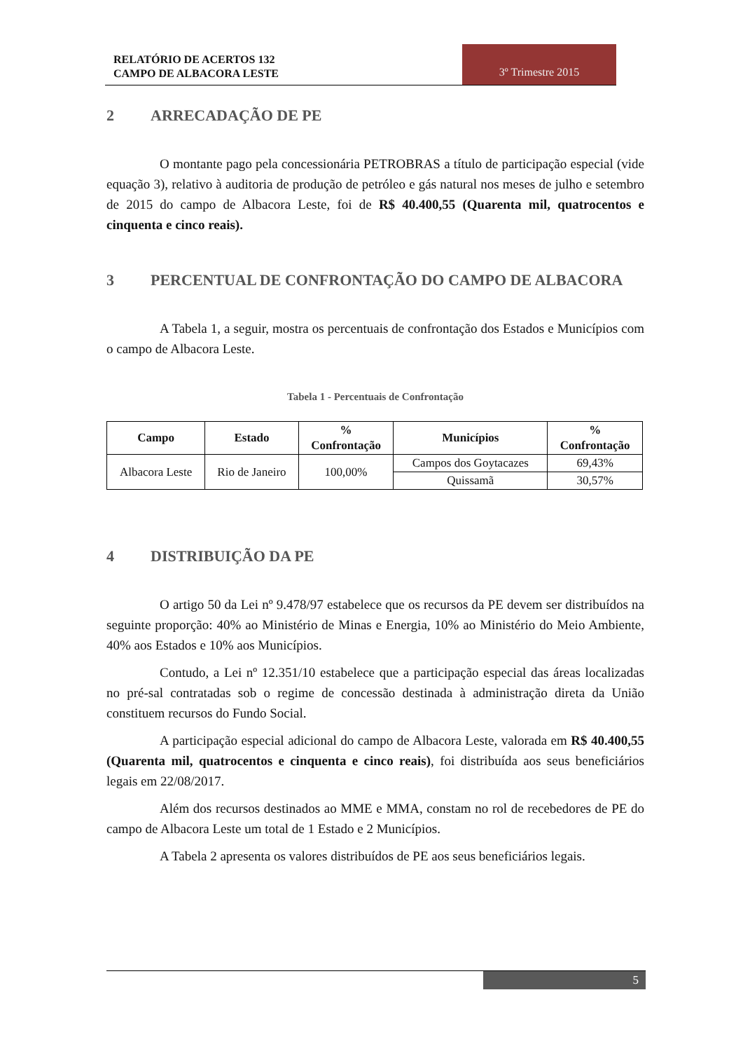RELATÓRIO DE ACERTOS 132
CAMPO DE ALBACORA LESTE
3º Trimestre 2015
2 ARRECADAÇÃO DE PE
O montante pago pela concessionária PETROBRAS a título de participação especial (vide equação 3), relativo à auditoria de produção de petróleo e gás natural nos meses de julho e setembro de 2015 do campo de Albacora Leste, foi de R$ 40.400,55 (Quarenta mil, quatrocentos e cinquenta e cinco reais).
3 PERCENTUAL DE CONFRONTAÇÃO DO CAMPO DE ALBACORA
A Tabela 1, a seguir, mostra os percentuais de confrontação dos Estados e Municípios com o campo de Albacora Leste.
Tabela 1 - Percentuais de Confrontação
| Campo | Estado | % Confrontação | Municípios | % Confrontação |
| --- | --- | --- | --- | --- |
| Albacora Leste | Rio de Janeiro | 100,00% | Campos dos Goytacazes | 69,43% |
| | | | Quissamã | 30,57% |
4 DISTRIBUIÇÃO DA PE
O artigo 50 da Lei nº 9.478/97 estabelece que os recursos da PE devem ser distribuídos na seguinte proporção: 40% ao Ministério de Minas e Energia, 10% ao Ministério do Meio Ambiente, 40% aos Estados e 10% aos Municípios.
Contudo, a Lei nº 12.351/10 estabelece que a participação especial das áreas localizadas no pré-sal contratadas sob o regime de concessão destinada à administração direta da União constituem recursos do Fundo Social.
A participação especial adicional do campo de Albacora Leste, valorada em R$ 40.400,55 (Quarenta mil, quatrocentos e cinquenta e cinco reais), foi distribuída aos seus beneficiários legais em 22/08/2017.
Além dos recursos destinados ao MME e MMA, constam no rol de recebedores de PE do campo de Albacora Leste um total de 1 Estado e 2 Municípios.
A Tabela 2 apresenta os valores distribuídos de PE aos seus beneficiários legais.
5